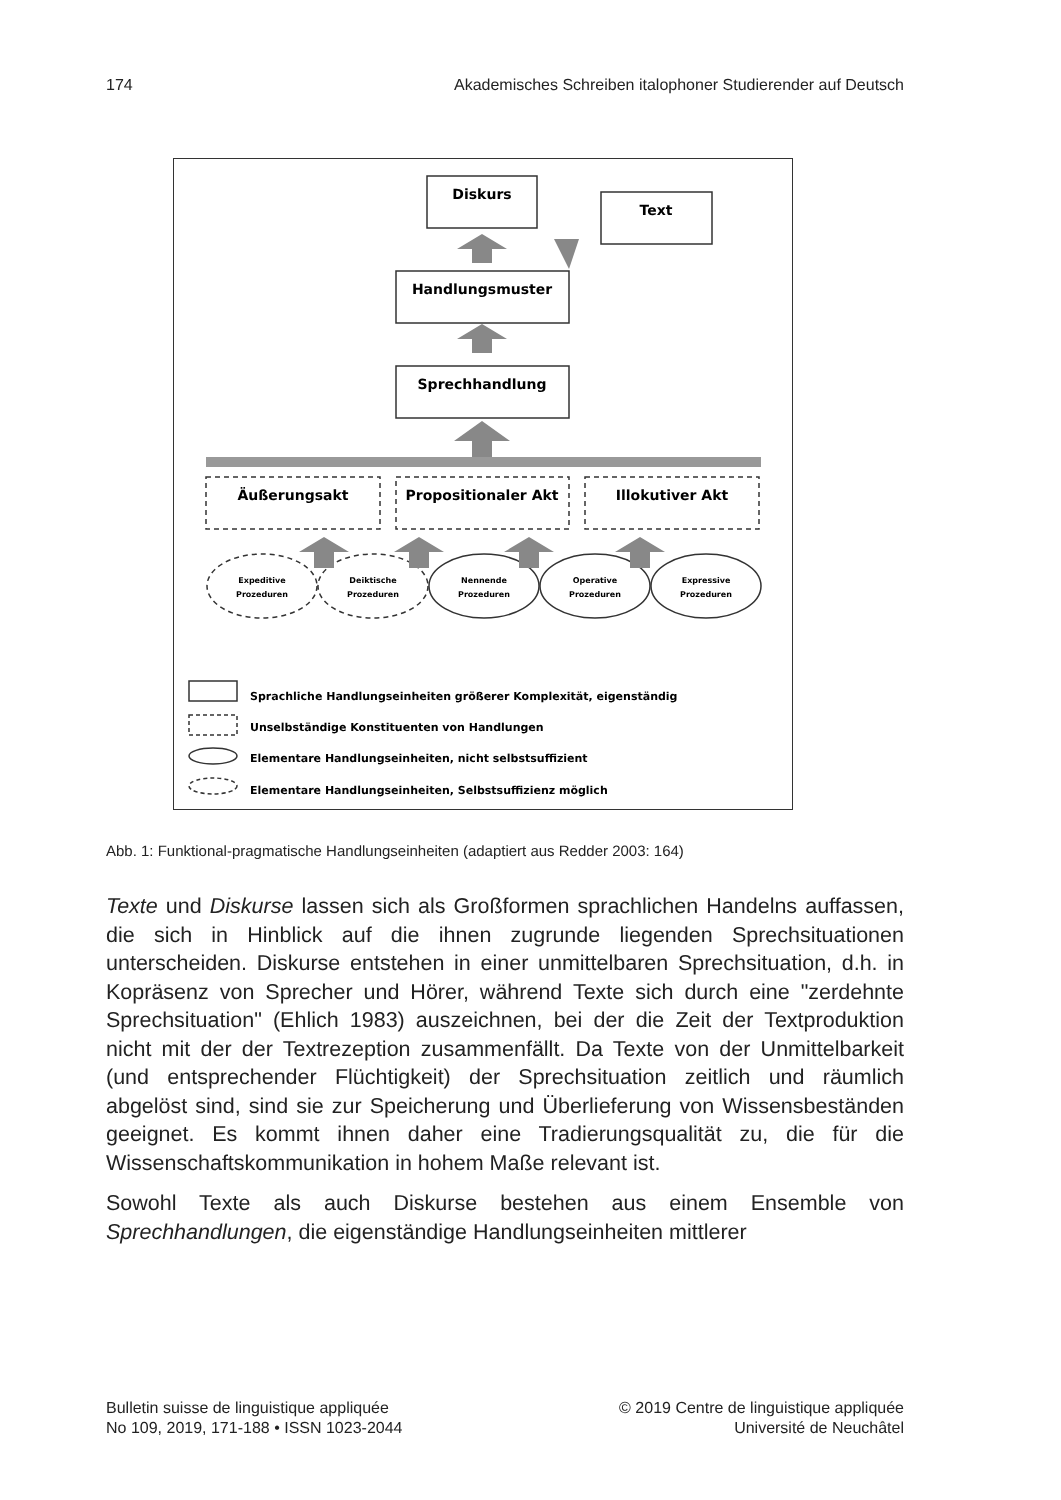174 Akademisches Schreiben italophoner Studierender auf Deutsch
Diskurs
Text
Handlungsmuster
Sprechhandlung
Äußerungsakt
Propositionaler Akt
Illokutiver Akt
Expeditive
Prozeduren
Deiktische
Prozeduren
Nennende
Prozeduren
Operative
Prozeduren
Expressive
Prozeduren
Sprachliche Handlungseinheiten größerer Komplexität, eigenständig
Unselbständige Konstituenten von Handlungen
Elementare Handlungseinheiten, nicht selbstsuffizient
Elementare Handlungseinheiten, Selbstsuffizienz möglich
Abb. 1: Funktional-pragmatische Handlungseinheiten (adaptiert aus Redder 2003: 164)
Texte und Diskurse lassen sich als Großformen sprachlichen Handelns auffassen, die sich in Hinblick auf die ihnen zugrunde liegenden Sprech­situationen unterscheiden. Diskurse entstehen in einer unmittelbaren Sprechsituation, d.h. in Kopräsenz von Sprecher und Hörer, während Texte sich durch eine "zerdehnte Sprechsituation" (Ehlich 1983) auszeichnen, bei der die Zeit der Textproduktion nicht mit der der Textrezeption zusammenfällt. Da Texte von der Unmittelbarkeit (und entsprechender Flüchtigkeit) der Sprechsituation zeitlich und räumlich abgelöst sind, sind sie zur Speicherung und Überlieferung von Wissensbeständen geeignet. Es kommt ihnen daher eine Tradierungsqualität zu, die für die Wissenschaftskommunikation in hohem Maße relevant ist.
Sowohl Texte als auch Diskurse bestehen aus einem Ensemble von Sprechhandlungen, die eigenständige Handlungseinheiten mittlerer
Bulletin suisse de linguistique appliquée
No 109, 2019, 171-188 • ISSN 1023-2044
© 2019 Centre de linguistique appliquée
Université de Neuchâtel